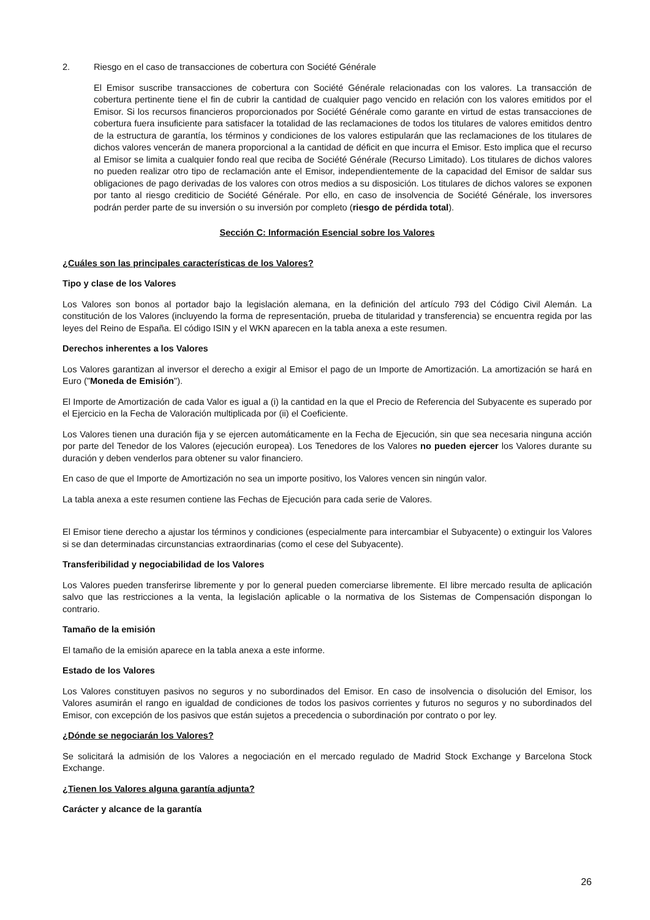2. Riesgo en el caso de transacciones de cobertura con Société Générale
El Emisor suscribe transacciones de cobertura con Société Générale relacionadas con los valores. La transacción de cobertura pertinente tiene el fin de cubrir la cantidad de cualquier pago vencido en relación con los valores emitidos por el Emisor. Si los recursos financieros proporcionados por Société Générale como garante en virtud de estas transacciones de cobertura fuera insuficiente para satisfacer la totalidad de las reclamaciones de todos los titulares de valores emitidos dentro de la estructura de garantía, los términos y condiciones de los valores estipularán que las reclamaciones de los titulares de dichos valores vencerán de manera proporcional a la cantidad de déficit en que incurra el Emisor. Esto implica que el recurso al Emisor se limita a cualquier fondo real que reciba de Société Générale (Recurso Limitado). Los titulares de dichos valores no pueden realizar otro tipo de reclamación ante el Emisor, independientemente de la capacidad del Emisor de saldar sus obligaciones de pago derivadas de los valores con otros medios a su disposición. Los titulares de dichos valores se exponen por tanto al riesgo crediticio de Société Générale. Por ello, en caso de insolvencia de Société Générale, los inversores podrán perder parte de su inversión o su inversión por completo (riesgo de pérdida total).
Sección C: Información Esencial sobre los Valores
¿Cuáles son las principales características de los Valores?
Tipo y clase de los Valores
Los Valores son bonos al portador bajo la legislación alemana, en la definición del artículo 793 del Código Civil Alemán. La constitución de los Valores (incluyendo la forma de representación, prueba de titularidad y transferencia) se encuentra regida por las leyes del Reino de España. El código ISIN y el WKN aparecen en la tabla anexa a este resumen.
Derechos inherentes a los Valores
Los Valores garantizan al inversor el derecho a exigir al Emisor el pago de un Importe de Amortización. La amortización se hará en Euro ("Moneda de Emisión").
El Importe de Amortización de cada Valor es igual a (i) la cantidad en la que el Precio de Referencia del Subyacente es superado por el Ejercicio en la Fecha de Valoración multiplicada por (ii) el Coeficiente.
Los Valores tienen una duración fija y se ejercen automáticamente en la Fecha de Ejecución, sin que sea necesaria ninguna acción por parte del Tenedor de los Valores (ejecución europea). Los Tenedores de los Valores no pueden ejercer los Valores durante su duración y deben venderlos para obtener su valor financiero.
En caso de que el Importe de Amortización no sea un importe positivo, los Valores vencen sin ningún valor.
La tabla anexa a este resumen contiene las Fechas de Ejecución para cada serie de Valores.
El Emisor tiene derecho a ajustar los términos y condiciones (especialmente para intercambiar el Subyacente) o extinguir los Valores si se dan determinadas circunstancias extraordinarias (como el cese del Subyacente).
Transferibilidad y negociabilidad de los Valores
Los Valores pueden transferirse libremente y por lo general pueden comerciarse libremente. El libre mercado resulta de aplicación salvo que las restricciones a la venta, la legislación aplicable o la normativa de los Sistemas de Compensación dispongan lo contrario.
Tamaño de la emisión
El tamaño de la emisión aparece en la tabla anexa a este informe.
Estado de los Valores
Los Valores constituyen pasivos no seguros y no subordinados del Emisor. En caso de insolvencia o disolución del Emisor, los Valores asumirán el rango en igualdad de condiciones de todos los pasivos corrientes y futuros no seguros y no subordinados del Emisor, con excepción de los pasivos que están sujetos a precedencia o subordinación por contrato o por ley.
¿Dónde se negociarán los Valores?
Se solicitará la admisión de los Valores a negociación en el mercado regulado de Madrid Stock Exchange y Barcelona Stock Exchange.
¿Tienen los Valores alguna garantía adjunta?
Carácter y alcance de la garantía
26